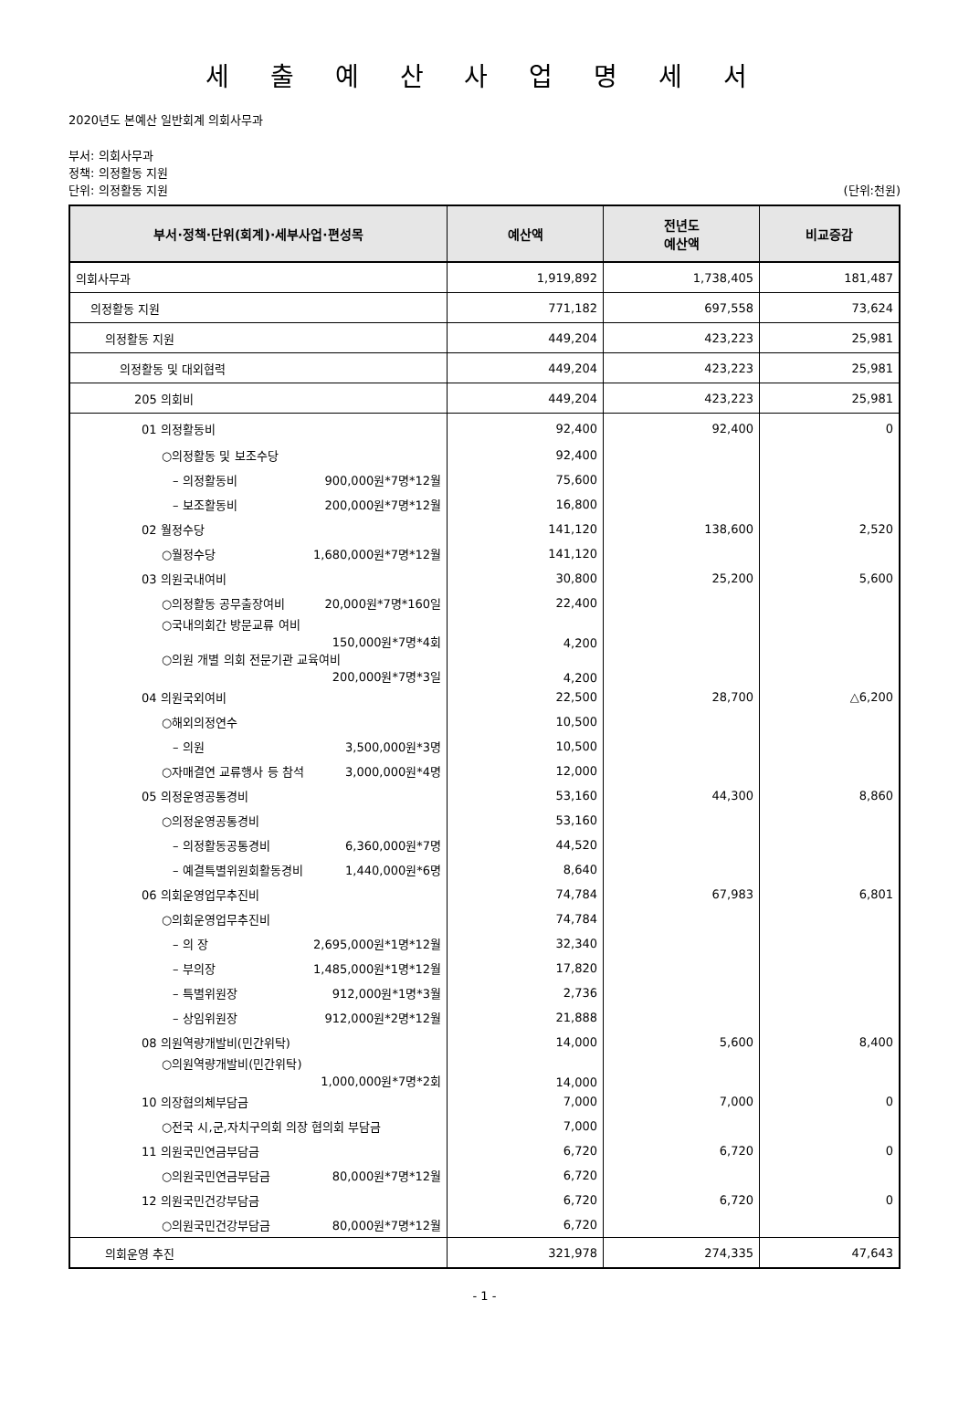세 출 예 산 사 업 명 세 서
2020년도 본예산 일반회계 의회사무과
부서: 의회사무과
정책: 의정활동 지원
단위: 의정활동 지원 (단위:천원)
| 부서·정책·단위(회계)·세부사업·편성목 | 예산액 | 전년도 예산액 | 비교증감 |
| --- | --- | --- | --- |
| 의회사무과 | 1,919,892 | 1,738,405 | 181,487 |
| 의정활동 지원 | 771,182 | 697,558 | 73,624 |
| 의정활동 지원 | 449,204 | 423,223 | 25,981 |
| 의정활동 및 대외협력 | 449,204 | 423,223 | 25,981 |
| 205 의회비 | 449,204 | 423,223 | 25,981 |
| 01 의정활동비 | 92,400 | 92,400 | 0 |
| ○의정활동 및 보조수당 | 92,400 | | |
| – 의정활동비 900,000원*7명*12월 | 75,600 | | |
| – 보조활동비 200,000원*7명*12월 | 16,800 | | |
| 02 월정수당 | 141,120 | 138,600 | 2,520 |
| ○월정수당 1,680,000원*7명*12월 | 141,120 | | |
| 03 의원국내여비 | 30,800 | 25,200 | 5,600 |
| ○의정활동 공무출장여비 20,000원*7명*160일 | 22,400 | | |
| ○국내의회간 방문교류 여비 150,000원*7명*4회 | 4,200 | | |
| ○의원 개별 의회 전문기관 교육여비 200,000원*7명*3일 | 4,200 | | |
| 04 의원국외여비 | 22,500 | 28,700 | △6,200 |
| ○해외의정연수 | 10,500 | | |
| – 의원 3,500,000원*3명 | 10,500 | | |
| ○자매결연 교류행사 등 참석 3,000,000원*4명 | 12,000 | | |
| 05 의정운영공통경비 | 53,160 | 44,300 | 8,860 |
| ○의정운영공통경비 | 53,160 | | |
| – 의정활동공통경비 6,360,000원*7명 | 44,520 | | |
| – 예결특별위원회활동경비 1,440,000원*6명 | 8,640 | | |
| 06 의회운영업무추진비 | 74,784 | 67,983 | 6,801 |
| ○의회운영업무추진비 | 74,784 | | |
| – 의 장 2,695,000원*1명*12월 | 32,340 | | |
| – 부의장 1,485,000원*1명*12월 | 17,820 | | |
| – 특별위원장 912,000원*1명*3월 | 2,736 | | |
| – 상임위원장 912,000원*2명*12월 | 21,888 | | |
| 08 의원역량개발비(민간위탁) | 14,000 | 5,600 | 8,400 |
| ○의원역량개발비(민간위탁) 1,000,000원*7명*2회 | 14,000 | | |
| 10 의장협의체부담금 | 7,000 | 7,000 | 0 |
| ○전국 시,군,자치구의회 의장 협의회 부담금 | 7,000 | | |
| 11 의원국민연금부담금 | 6,720 | 6,720 | 0 |
| ○의원국민연금부담금 80,000원*7명*12월 | 6,720 | | |
| 12 의원국민건강부담금 | 6,720 | 6,720 | 0 |
| ○의원국민건강부담금 80,000원*7명*12월 | 6,720 | | |
| 의회운영 추진 | 321,978 | 274,335 | 47,643 |
- 1 -